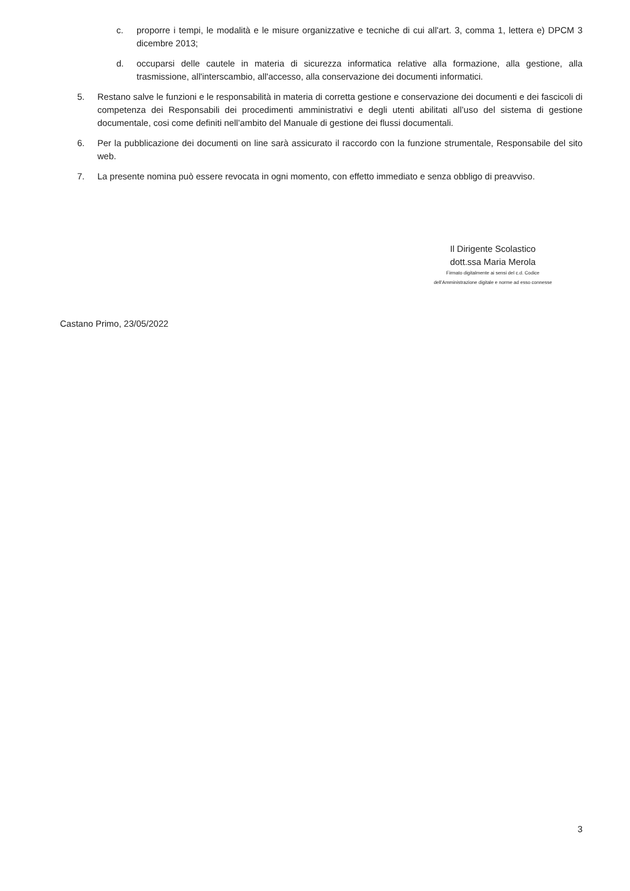c. proporre i tempi, le modalità e le misure organizzative e tecniche di cui all'art. 3, comma 1, lettera e) DPCM 3 dicembre 2013;
d. occuparsi delle cautele in materia di sicurezza informatica relative alla formazione, alla gestione, alla trasmissione, all'interscambio, all'accesso, alla conservazione dei documenti informatici.
5. Restano salve le funzioni e le responsabilità in materia di corretta gestione e conservazione dei documenti e dei fascicoli di competenza dei Responsabili dei procedimenti amministrativi e degli utenti abilitati all’uso del sistema di gestione documentale, cosi come definiti nell’ambito del Manuale di gestione dei flussi documentali.
6. Per la pubblicazione dei documenti on line sarà assicurato il raccordo con la funzione strumentale, Responsabile del sito web.
7. La presente nomina può essere revocata in ogni momento, con effetto immediato e senza obbligo di preavviso.
Il Dirigente Scolastico
dott.ssa Maria Merola
Firmato digitalmente ai sensi del c.d. Codice
dell’Amministrazione digitale e norme ad esso connesse
Castano Primo, 23/05/2022
3